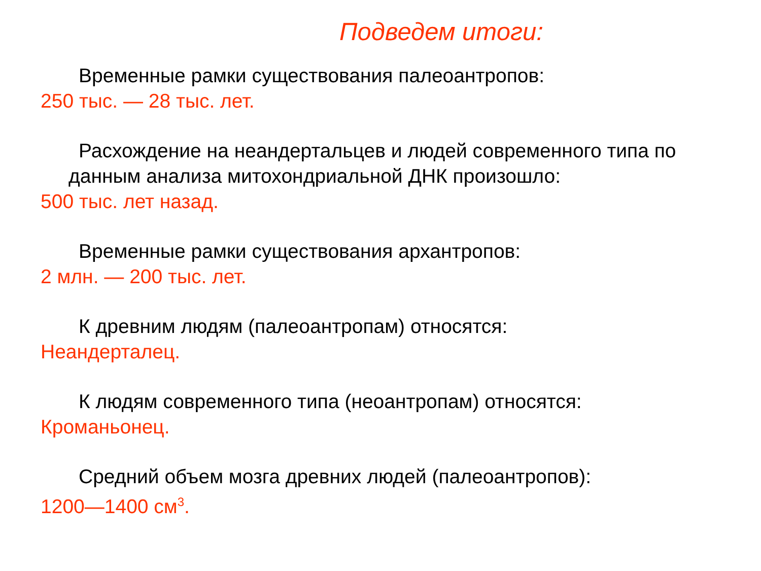Подведем итоги:
Временные рамки существования палеоантропов:
250 тыс. — 28 тыс. лет.
Расхождение на неандертальцев и людей современного типа по данным анализа митохондриальной ДНК произошло:
500 тыс. лет назад.
Временные рамки существования архантропов:
2 млн. — 200 тыс. лет.
К древним людям (палеоантропам) относятся:
Неандерталец.
К людям современного типа (неоантропам) относятся:
Кроманьонец.
Средний объем мозга древних людей (палеоантропов):
1200—1400 см<sup>3</sup>.